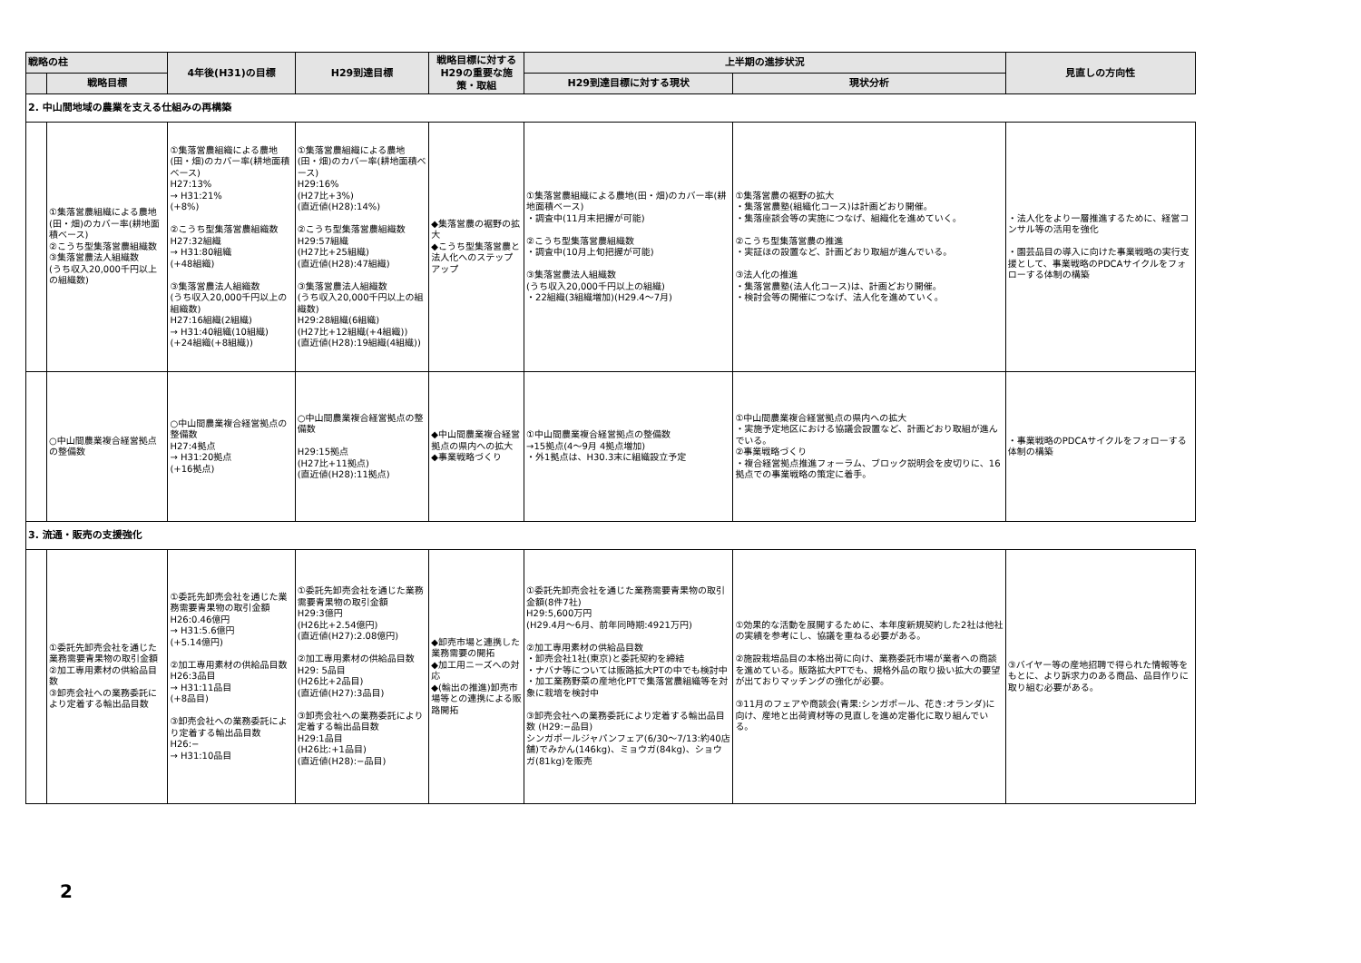| 戦略の柱 | | 4年後(H31)の目標 | H29到達目標 | 戦略目標に対する H29の重要な施策・取組 | 上半期の進捗状況 | | 見直しの方向性 |
| --- | --- | --- | --- | --- | --- | --- | --- |
| | 戦略目標 | | | | H29到達目標に対する現状 | 現状分析 | |
| 2. 中山間地域の農業を支える仕組みの再構築 | | | | | | | |
| | ①集落営農組織による農地(田・畑)のカバー率(耕地面積ベース) ②こうち型集落営農組織数 ③集落営農法人組織数 (うち収入20,000千円以上の組織数) | ①集落営農組織による農地(田・畑)のカバー率(耕地面積ベース) H27:13% → H31:21% (+8%) ②こうち型集落営農組織数 H27:32組織 → H31:80組織 (+48組織) ③集落営農法人組織数 (うち収入20,000千円以上の組織数) H27:16組織(2組織) → H31:40組織(10組織) (+24組織(+8組織)) | ①集落営農組織による農地(田・畑)のカバー率(耕地面積ベース) H29:16% (H27比+3%) (直近値(H28):14%) ②こうち型集落営農組織数 H29:57組織 (H27比+25組織) (直近値(H28):47組織) ③集落営農法人組織数 (うち収入20,000千円以上の組織数) H29:28組織(6組織) (H27比+12組織(+4組織)) (直近値(H28):19組織(4組織)) | ◆集落営農の裾野の拡大 ◆こうち型集落営農と法人化へのステップアップ | ①集落営農組織による農地(田・畑)のカバー率(耕地面積ベース) ・調査中(11月末把握が可能) ②こうち型集落営農組織数 ・調査中(10月上旬把握が可能) ③集落営農法人組織数 (うち収入20,000千円以上の組織) ・22組織(3組織増加)(H29.4～7月) | ①集落営農の裾野の拡大 ・集落営農塾(組織化コース)は計画どおり開催。 ・集落座談会等の実施につなげ、組織化を進めていく。 ②こうち型集落営農の推進 ・実証ほの設置など、計画どおり取組が進んでいる。 ③法人化の推進 ・集落営農塾(法人化コース)は、計画どおり開催。 ・検討会等の開催につなげ、法人化を進めていく。 | ・法人化をより一層推進するために、経営コンサル等の活用を強化 ・園芸品目の導入に向けた事業戦略の実行支援として、事業戦略のPDCAサイクルをフォローする体制の構築 |
| | ○中山間農業複合経営拠点の整備数 | ○中山間農業複合経営拠点の整備数 H27:4拠点 → H31:20拠点 (+16拠点) | ○中山間農業複合経営拠点の整備数 H29:15拠点 (H27比+11拠点) (直近値(H28):11拠点) | ◆中山間農業複合経営拠点の県内への拡大 ◆事業戦略づくり | ①中山間農業複合経営拠点の整備数 →15拠点(4～9月 4拠点増加) ・外1拠点は、H30.3末に組織設立予定 | ①中山間農業複合経営拠点の県内への拡大 ・実施予定地区における協議会設置など、計画どおり取組が進んでいる。 ②事業戦略づくり ・複合経営拠点推進フォーラム、ブロック説明会を皮切りに、16拠点での事業戦略の策定に着手。 | ・事業戦略のPDCAサイクルをフォローする体制の構築 |
| 3. 流通・販売の支援強化 | | | | | | | |
| | ①委託先卸売会社を通じた業務需要青果物の取引金額 ②加工専用素材の供給品目数 ③卸売会社への業務委託により定着する輸出品目数 | ①委託先卸売会社を通じた業務需要青果物の取引金額 H26:0.46億円 → H31:5.6億円 (+5.14億円) ②加工専用素材の供給品目数 H26:3品目 → H31:11品目 (+8品目) ③卸売会社への業務委託により定着する輸出品目数 H26:− → H31:10品目 | ①委託先卸売会社を通じた業務需要青果物の取引金額 H29:3億円 (H26比+2.54億円) (直近値(H27):2.08億円) ②加工専用素材の供給品目数 H29: 5品目 (H26比+2品目) (直近値(H27):3品目) ③卸売会社への業務委託により定着する輸出品目数 H29:1品目 (H26比:+1品目) (直近値(H28):−品目) | ◆卸売市場と連携した業務需要の開拓 ◆加工用ニーズへの対応 ◆(輸出の推進)卸売市場等との連携による販路開拓 | ①委託先卸売会社を通じた業務需要青果物の取引金額(8件7社) H29:5,600万円 (H29.4月～6月、前年同時期:4921万円) ②加工専用素材の供給品目数 ・卸売会社1社(東京)と委託契約を締結 ・ナバナ等については販路拡大PTの中でも検討中 ・加工業務野菜の産地化PTで集落営農組織等を対象に栽培を検討中 ③卸売会社への業務委託により定着する輸出品目数 (H29:−品目) シンガポールジャパンフェア(6/30～7/13:約40店舗)でみかん(146kg)、ミョウガ(84kg)、ショウガ(81kg)を販売 | ①効果的な活動を展開するために、本年度新規契約した2社は他社の実績を参考にし、協議を重ねる必要がある。 ②施設栽培品目の本格出荷に向け、業務委託市場が業者への商談を進めている。販路拡大PTでも、規格外品の取り扱い拡大の要望が出ておりマッチングの強化が必要。 ③11月のフェアや商談会(青果:シンガポール、花き:オランダ)に向け、産地と出荷資材等の見直しを進め定番化に取り組んでいる。 | ③バイヤー等の産地招聘で得られた情報等をもとに、より訴求力のある商品、品目作りに取り組む必要がある。 |
2